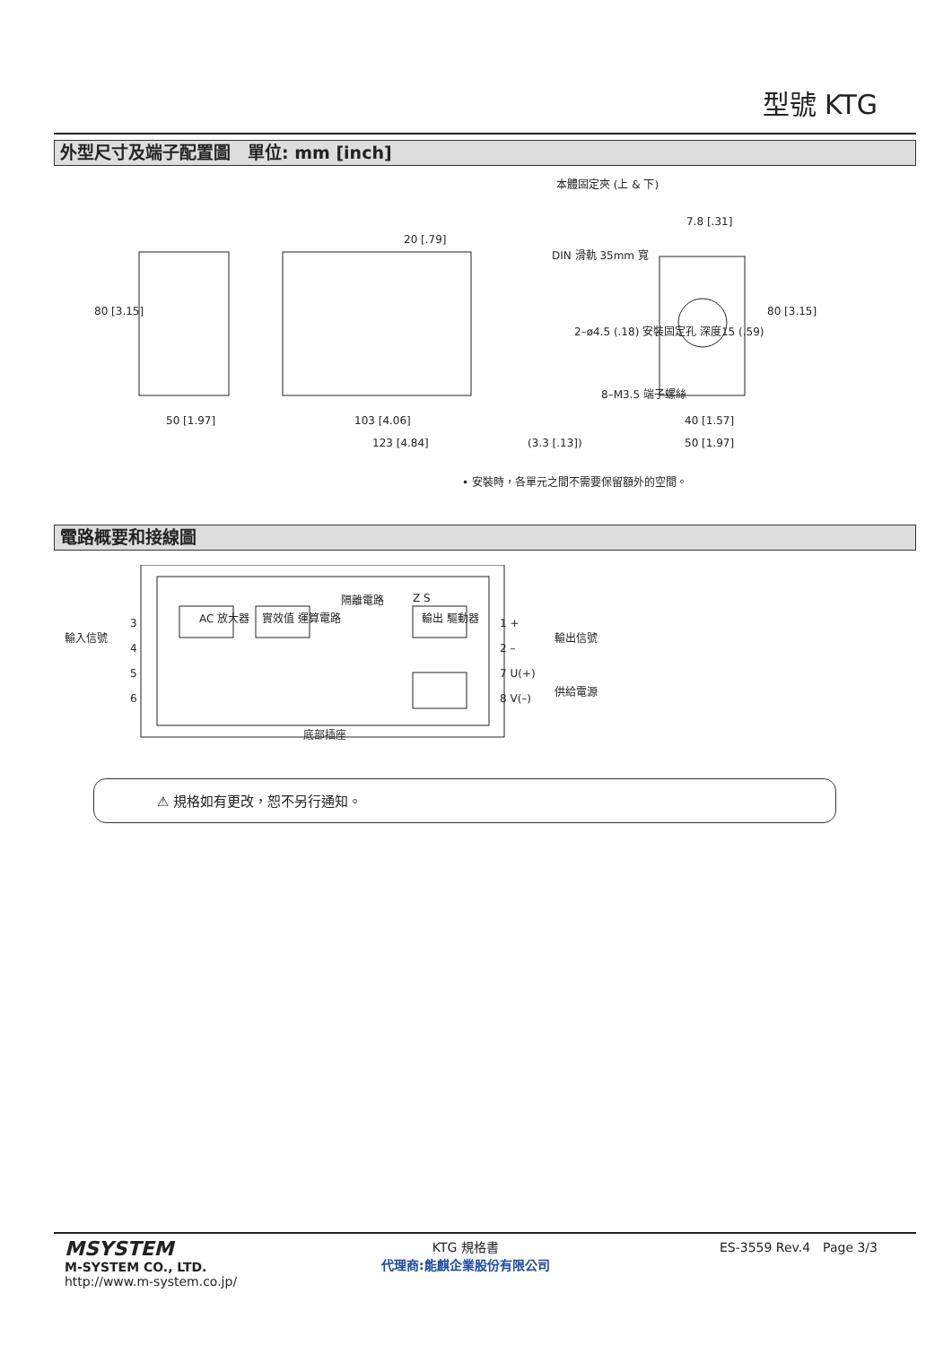型號 KTG
外型尺寸及端子配置圖　單位: mm [inch]
本體固定夾 (上 & 下)
DIN 滑軌 35mm 寬
7.8 [.31]
2–ø4.5 (.18) 安裝固定孔 深度15 (.59)
8–M3.5 端子螺絲
80 [3.15]
20 [.79]
80 [3.15]
50 [1.97] 103 [4.06]
123 [4.84] (3.3 [.13])
40 [1.57]
50 [1.97]
• 安裝時，各單元之間不需要保留額外的空間。
電路概要和接線圖
輸入信號
AC 放大器 實效值 運算電路
隔離電路 Z S
輸出 驅動器
3
4
5
6
1 +
2 –
7 U(+)
8 V(–)
輸出信號
供給電源
底部插座
⚠ 規格如有更改，恕不另行通知。
MSYSTEM
M-SYSTEM CO., LTD.
http://www.m-system.co.jp/
KTG 規格書
代理商:能麒企業股份有限公司
ES-3559 Rev.4　Page 3/3